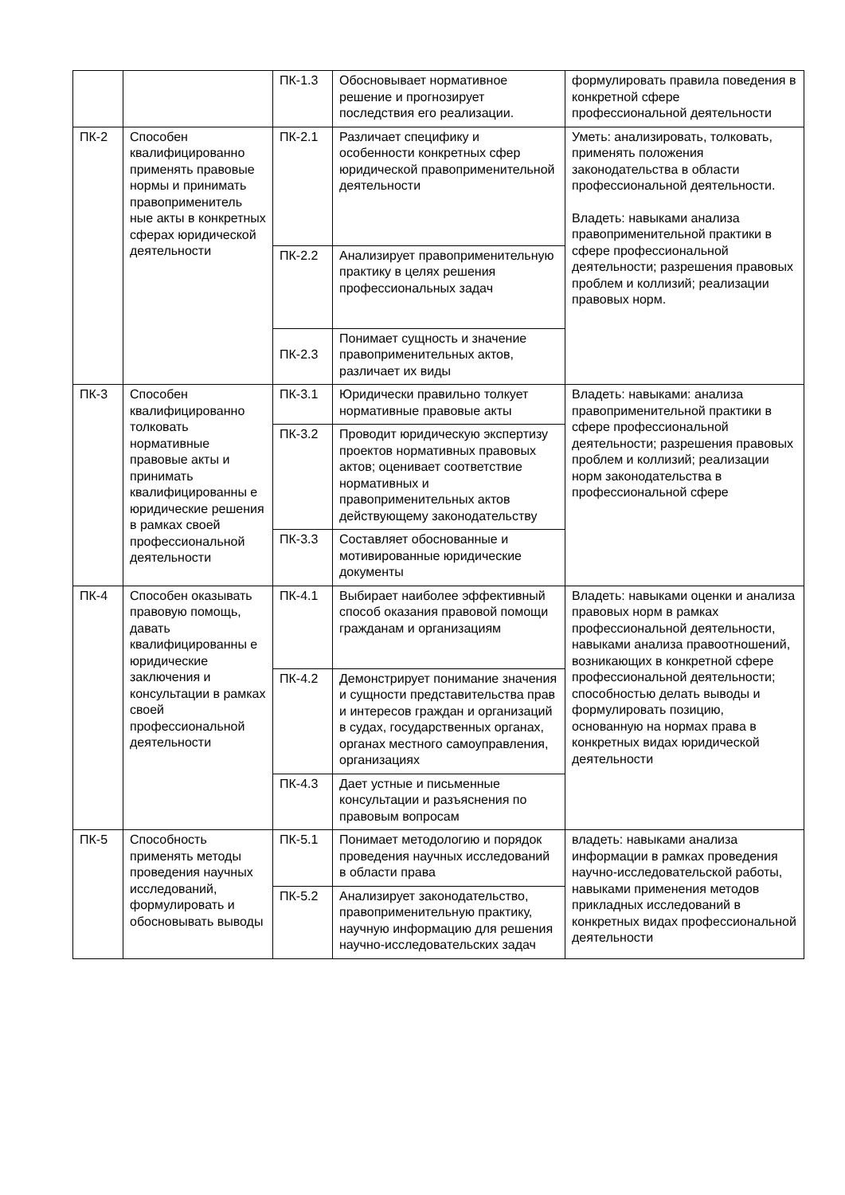| | | ПК-1.3 | Обосновывает нормативное решение и прогнозирует последствия его реализации. | формулировать правила поведения в конкретной сфере профессиональной деятельности |
| ПК-2 | Способен квалифицированно применять правовые нормы и принимать правоприменитель ные акты в конкретных сферах юридической деятельности | ПК-2.1 | Различает специфику и особенности конкретных сфер юридической правоприменительной деятельности | Уметь: анализировать, толковать, применять положения законодательства в области профессиональной деятельности. Владеть: навыками анализа правоприменительной практики в сфере профессиональной деятельности; разрешения правовых проблем и коллизий; реализации правовых норм. |
| | | ПК-2.2 | Анализирует правоприменительную практику в целях решения профессиональных задач | |
| | | ПК-2.3 | Понимает сущность и значение правоприменительных актов, различает их виды | |
| ПК-3 | Способен квалифицированно толковать нормативные правовые акты и принимать квалифицированны е юридические решения в рамках своей профессиональной деятельности | ПК-3.1 | Юридически правильно толкует нормативные правовые акты | Владеть: навыками: анализа правоприменительной практики в сфере профессиональной деятельности; разрешения правовых проблем и коллизий; реализации норм законодательства в профессиональной сфере |
| | | ПК-3.2 | Проводит юридическую экспертизу проектов нормативных правовых актов; оценивает соответствие нормативных и правоприменительных актов действующему законодательству | |
| | | ПК-3.3 | Составляет обоснованные и мотивированные юридические документы | |
| ПК-4 | Способен оказывать правовую помощь, давать квалифицированны е юридические заключения и консультации в рамках своей профессиональной деятельности | ПК-4.1 | Выбирает наиболее эффективный способ оказания правовой помощи гражданам и организациям | Владеть: навыками оценки и анализа правовых норм в рамках профессиональной деятельности, навыками анализа правоотношений, возникающих в конкретной сфере профессиональной деятельности; способностью делать выводы и формулировать позицию, основанную на нормах права в конкретных видах юридической деятельности |
| | | ПК-4.2 | Демонстрирует понимание значения и сущности представительства прав и интересов граждан и организаций в судах, государственных органах, органах местного самоуправления, организациях | |
| | | ПК-4.3 | Дает устные и письменные консультации и разъяснения по правовым вопросам | |
| ПК-5 | Способность применять методы проведения научных исследований, формулировать и обосновывать выводы | ПК-5.1 | Понимает методологию и порядок проведения научных исследований в области права | владеть: навыками анализа информации в рамках проведения научно-исследовательской работы, навыками применения методов прикладных исследований в конкретных видах профессиональной деятельности |
| | | ПК-5.2 | Анализирует законодательство, правоприменительную практику, научную информацию для решения научно-исследовательских задач | |